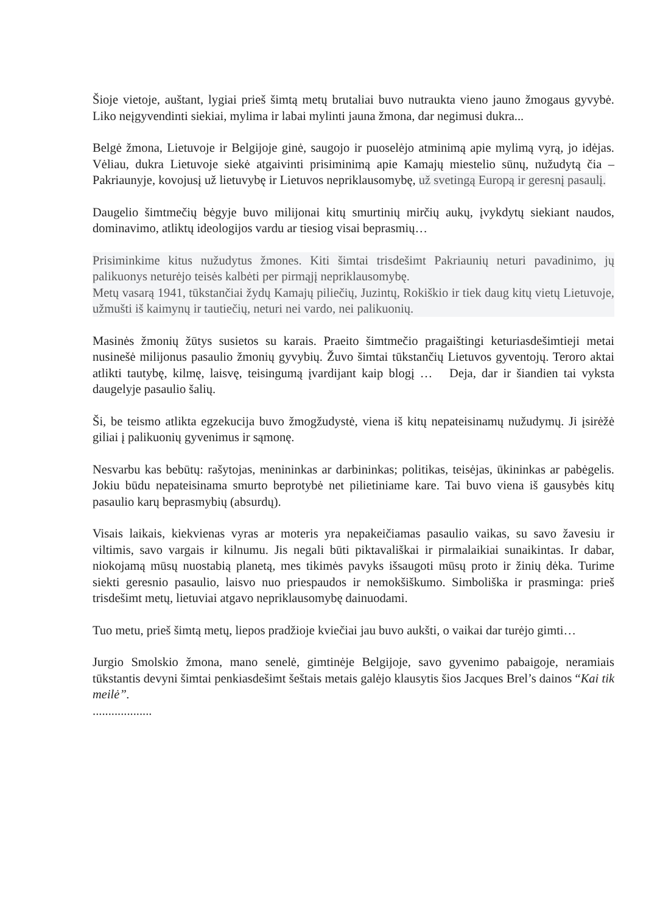Šioje vietoje, auštant, lygiai prieš šimtą metų brutaliai buvo nutraukta vieno jauno žmogaus gyvybė. Liko neįgyvendinti siekiai, mylima ir labai mylinti jauna žmona, dar negimusi dukra...
Belgė žmona, Lietuvoje ir Belgijoje ginė, saugojo ir puoselėjo atminimą apie mylimą vyrą, jo idėjas. Vėliau, dukra Lietuvoje siekė atgaivinti prisiminimą apie Kamajų miestelio sūnų, nužudytą čia – Pakriaunyje, kovojusį už lietuvybę ir Lietuvos nepriklausomybę, už svetingą Europą ir geresnį pasaulį.
Daugelio šimtmečių bėgyje buvo milijonai kitų smurtinių mirčių aukų, įvykdytų siekiant naudos, dominavimo, atliktų ideologijos vardu ar tiesiog visai beprasmių…
Prisiminkime kitus nužudytus žmones. Kiti šimtai trisdešimt Pakriaunių neturi pavadinimo, jų palikuonys neturėjo teisės kalbėti per pirmąjį nepriklausomybę.
Metų vasarą 1941, tūkstančiai žydų Kamajų piliečių, Juzintų, Rokiškio ir tiek daug kitų vietų Lietuvoje, užmušti iš kaimynų ir tautiečių, neturi nei vardo, nei palikuonių.
Masinės žmonių žūtys susietos su karais. Praeito šimtmečio pragaištingi keturiasdešimtieji metai nusinešė milijonus pasaulio žmonių gyvybių. Žuvo šimtai tūkstančių Lietuvos gyventojų. Teroro aktai atlikti tautybę, kilmę, laisvę, teisingumą įvardijant kaip blogį … Deja, dar ir šiandien tai vyksta daugelyje pasaulio šalių.
Ši, be teismo atlikta egzekucija buvo žmogžudystė, viena iš kitų nepateisinamų nužudymų. Ji įsirėžė giliai į palikuonių gyvenimus ir sąmonę.
Nesvarbu kas bebūtų: rašytojas, menininkas ar darbininkas; politikas, teisėjas, ūkininkas ar pabėgelis. Jokiu būdu nepateisinama smurto beprotybė net pilietiniame kare. Tai buvo viena iš gausybės kitų pasaulio karų beprasmybių (absurdų).
Visais laikais, kiekvienas vyras ar moteris yra nepakeičiamas pasaulio vaikas, su savo žavesiu ir viltimis, savo vargais ir kilnumu. Jis negali būti piktavališkai ir pirmalaikiai sunaikintas. Ir dabar, niokojamą mūsų nuostabią planetą, mes tikimės pavyks išsaugoti mūsų proto ir žinių dėka. Turime siekti geresnio pasaulio, laisvo nuo priespaudos ir nemokšiškumo. Simboliška ir prasminga: prieš trisdešimt metų, lietuviai atgavo nepriklausomybę dainuodami.
Tuo metu, prieš šimtą metų, liepos pradžioje kviečiai jau buvo aukšti, o vaikai dar turėjo gimti…
Jurgio Smolskio žmona, mano senelė, gimtinėje Belgijoje, savo gyvenimo pabaigoje, neramiais tūkstantis devyni šimtai penkiasdešimt šeštais metais galėjo klausytis šios Jacques Brel’s dainos “Kai tik meilė”.
...................